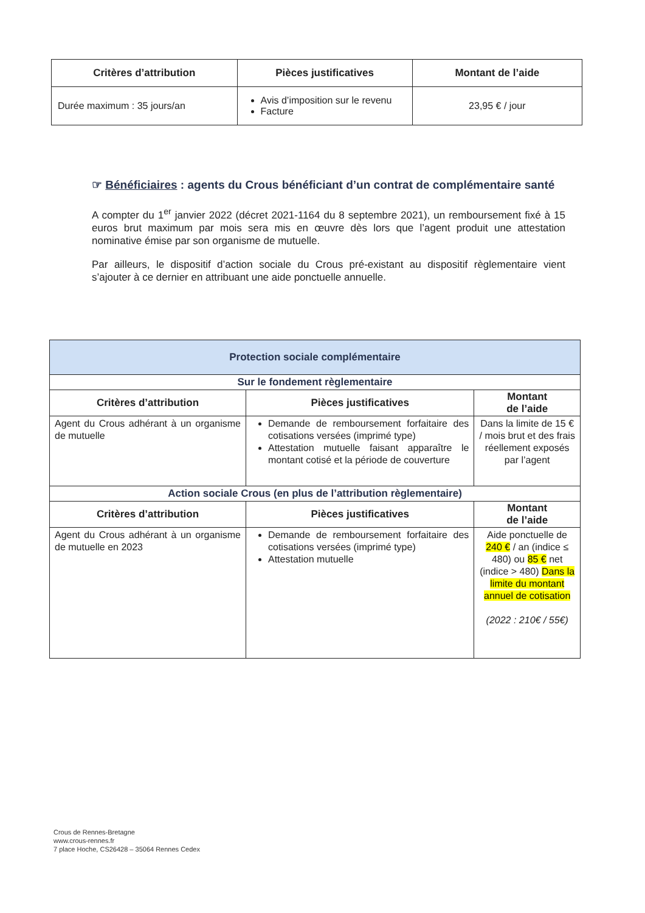| Critères d’attribution | Pièces justificatives | Montant de l’aide |
| --- | --- | --- |
| Durée maximum : 35 jours/an | Avis d’imposition sur le revenu Facture | 23,95 € / jour |
☞ Bénéficiaires : agents du Crous bénéficiant d’un contrat de complémentaire santé
A compter du 1<sup>er</sup> janvier 2022 (décret 2021-1164 du 8 septembre 2021), un remboursement fixé à 15 euros brut maximum par mois sera mis en œuvre dès lors que l’agent produit une attestation nominative émise par son organisme de mutuelle.
Par ailleurs, le dispositif d’action sociale du Crous pré-existant au dispositif règlementaire vient s’ajouter à ce dernier en attribuant une aide ponctuelle annuelle.
| Protection sociale complémentaire | | |
| --- | --- | --- |
| Sur le fondement règlementaire | | |
| Critères d’attribution | Pièces justificatives | Montant de l’aide |
| Agent du Crous adhérant à un organisme de mutuelle | Demande de remboursement forfaitaire des cotisations versées (imprimé type) Attestation mutuelle faisant apparaître le montant cotisé et la période de couverture | Dans la limite de 15 € / mois brut et des frais réellement exposés par l’agent |
| Action sociale Crous (en plus de l’attribution règlementaire) | | |
| Critères d’attribution | Pièces justificatives | Montant de l’aide |
| Agent du Crous adhérant à un organisme de mutuelle en 2023 | Demande de remboursement forfaitaire des cotisations versées (imprimé type) Attestation mutuelle | Aide ponctuelle de 240 € / an (indice ≤ 480) ou 85 € net (indice > 480) Dans la limite du montant annuel de cotisation (2022 : 210€ / 55€) |
Crous de Rennes-Bretagne
www.crous-rennes.fr
7 place Hoche, CS26428 – 35064 Rennes Cedex